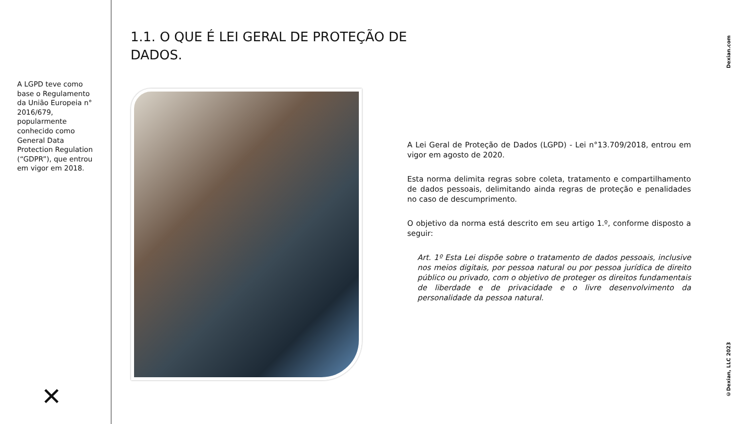A LGPD teve como base o Regulamento da União Europeia n° 2016/679, popularmente conhecido como General Data Protection Regulation (“GDPR”), que entrou em vigor em 2018.
✕
1.1. O QUE É LEI GERAL DE PROTEÇÃO DE DADOS.
A Lei Geral de Proteção de Dados (LGPD) - Lei n°13.709/2018, entrou em vigor em agosto de 2020.
Esta norma delimita regras sobre coleta, tratamento e compartilhamento de dados pessoais, delimitando ainda regras de proteção e penalidades no caso de descumprimento.
O objetivo da norma está descrito em seu artigo 1.º, conforme disposto a seguir:
Art. 1º Esta Lei dispõe sobre o tratamento de dados pessoais, inclusive nos meios digitais, por pessoa natural ou por pessoa jurídica de direito público ou privado, com o objetivo de proteger os direitos fundamentais de liberdade e de privacidade e o livre desenvolvimento da personalidade da pessoa natural.
Dexian.com
©Dexian, LLC 2023